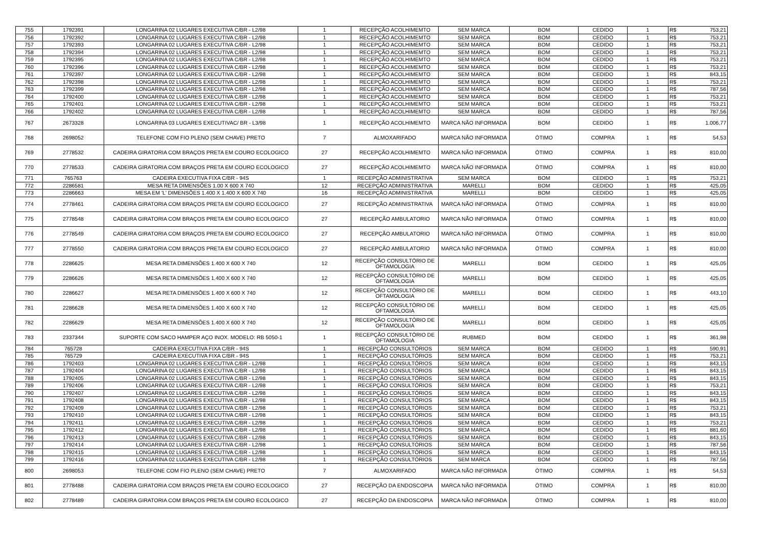| 755 | 1792391 | LONGARINA 02 LUGARES EXECUTIVA C/BR - L2/98 | 1 | RECEPÇÃO ACOLHIMEMTO | SEM MARCA | BOM | CEDIDO | 1 | R$ | 753,21 |
| 756 | 1792392 | LONGARINA 02 LUGARES EXECUTIVA C/BR - L2/98 | 1 | RECEPÇÃO ACOLHIMEMTO | SEM MARCA | BOM | CEDIDO | 1 | R$ | 753,21 |
| 757 | 1792393 | LONGARINA 02 LUGARES EXECUTIVA C/BR - L2/98 | 1 | RECEPÇÃO ACOLHIMEMTO | SEM MARCA | BOM | CEDIDO | 1 | R$ | 753,21 |
| 758 | 1792394 | LONGARINA 02 LUGARES EXECUTIVA C/BR - L2/98 | 1 | RECEPÇÃO ACOLHIMEMTO | SEM MARCA | BOM | CEDIDO | 1 | R$ | 753,21 |
| 759 | 1792395 | LONGARINA 02 LUGARES EXECUTIVA C/BR - L2/98 | 1 | RECEPÇÃO ACOLHIMEMTO | SEM MARCA | BOM | CEDIDO | 1 | R$ | 753,21 |
| 760 | 1792396 | LONGARINA 02 LUGARES EXECUTIVA C/BR - L2/98 | 1 | RECEPÇÃO ACOLHIMEMTO | SEM MARCA | BOM | CEDIDO | 1 | R$ | 753,21 |
| 761 | 1792397 | LONGARINA 02 LUGARES EXECUTIVA C/BR - L2/98 | 1 | RECEPÇÃO ACOLHIMEMTO | SEM MARCA | BOM | CEDIDO | 1 | R$ | 843,15 |
| 762 | 1792398 | LONGARINA 02 LUGARES EXECUTIVA C/BR - L2/98 | 1 | RECEPÇÃO ACOLHIMEMTO | SEM MARCA | BOM | CEDIDO | 1 | R$ | 753,21 |
| 763 | 1792399 | LONGARINA 02 LUGARES EXECUTIVA C/BR - L2/98 | 1 | RECEPÇÃO ACOLHIMEMTO | SEM MARCA | BOM | CEDIDO | 1 | R$ | 787,56 |
| 764 | 1792400 | LONGARINA 02 LUGARES EXECUTIVA C/BR - L2/98 | 1 | RECEPÇÃO ACOLHIMEMTO | SEM MARCA | BOM | CEDIDO | 1 | R$ | 753,21 |
| 765 | 1792401 | LONGARINA 02 LUGARES EXECUTIVA C/BR - L2/98 | 1 | RECEPÇÃO ACOLHIMEMTO | SEM MARCA | BOM | CEDIDO | 1 | R$ | 753,21 |
| 766 | 1792402 | LONGARINA 02 LUGARES EXECUTIVA C/BR - L2/98 | 1 | RECEPÇÃO ACOLHIMEMTO | SEM MARCA | BOM | CEDIDO | 1 | R$ | 787,56 |
| 767 | 2673328 | LONGARINA 03 LUGARES EXECUTIVAC/ BR - L3/98 | 1 | RECEPÇÃO ACOLHIMEMTO | MARCA NÃO INFORMADA | BOM | CEDIDO | 1 | R$ | 1.006,77 |
| 768 | 2698052 | TELEFONE COM FIO PLENO (SEM CHAVE) PRETO | 7 | ALMOXARIFADO | MARCA NÃO INFORMADA | ÓTIMO | COMPRA | 1 | R$ | 54,53 |
| 769 | 2778532 | CADEIRA GIRATORIA COM BRAÇOS PRETA EM COURO ECOLOGICO | 27 | RECEPÇÃO ACOLHIMEMTO | MARCA NÃO INFORMADA | ÓTIMO | COMPRA | 1 | R$ | 810,00 |
| 770 | 2778533 | CADEIRA GIRATORIA COM BRAÇOS PRETA EM COURO ECOLOGICO | 27 | RECEPÇÃO ACOLHIMEMTO | MARCA NÃO INFORMADA | ÓTIMO | COMPRA | 1 | R$ | 810,00 |
| 771 | 765763 | CADEIRA EXECUTIVA FIXA C/BR - 94S | 1 | RECEPÇÃO ADMINISTRATIVA | SEM MARCA | BOM | CEDIDO | 1 | R$ | 753,21 |
| 772 | 2286581 | MESA RETA DIMENSÕES 1.00 X 600 X 740 | 12 | RECEPÇÃO ADMINISTRATIVA | MARELLI | BOM | CEDIDO | 1 | R$ | 425,05 |
| 773 | 2286663 | MESA EM 'L' DIMENSÕES 1.400 X 1.400 X 600 X 740 | 16 | RECEPÇÃO ADMINISTRATIVA | MARELLI | BOM | CEDIDO | 1 | R$ | 425,05 |
| 774 | 2778461 | CADEIRA GIRATORIA COM BRAÇOS PRETA EM COURO ECOLOGICO | 27 | RECEPÇÃO ADMINISTRATIVA | MARCA NÃO INFORMADA | ÓTIMO | COMPRA | 1 | R$ | 810,00 |
| 775 | 2778548 | CADEIRA GIRATORIA COM BRAÇOS PRETA EM COURO ECOLOGICO | 27 | RECEPÇÃO AMBULATORIO | MARCA NÃO INFORMADA | ÓTIMO | COMPRA | 1 | R$ | 810,00 |
| 776 | 2778549 | CADEIRA GIRATORIA COM BRAÇOS PRETA EM COURO ECOLOGICO | 27 | RECEPÇÃO AMBULATORIO | MARCA NÃO INFORMADA | ÓTIMO | COMPRA | 1 | R$ | 810,00 |
| 777 | 2778550 | CADEIRA GIRATORIA COM BRAÇOS PRETA EM COURO ECOLOGICO | 27 | RECEPÇÃO AMBULATORIO | MARCA NÃO INFORMADA | ÓTIMO | COMPRA | 1 | R$ | 810,00 |
| 778 | 2286625 | MESA RETA DIMENSÕES 1.400 X 600 X 740 | 12 | RECEPÇÃO CONSULTÓRIO DE OFTAMOLOGIA | MARELLI | BOM | CEDIDO | 1 | R$ | 425,05 |
| 779 | 2286626 | MESA RETA DIMENSÕES 1.400 X 600 X 740 | 12 | RECEPÇÃO CONSULTÓRIO DE OFTAMOLOGIA | MARELLI | BOM | CEDIDO | 1 | R$ | 425,05 |
| 780 | 2286627 | MESA RETA DIMENSÕES 1.400 X 600 X 740 | 12 | RECEPÇÃO CONSULTÓRIO DE OFTAMOLOGIA | MARELLI | BOM | CEDIDO | 1 | R$ | 443,10 |
| 781 | 2286628 | MESA RETA DIMENSÕES 1.400 X 600 X 740 | 12 | RECEPÇÃO CONSULTÓRIO DE OFTAMOLOGIA | MARELLI | BOM | CEDIDO | 1 | R$ | 425,05 |
| 782 | 2286629 | MESA RETA DIMENSÕES 1.400 X 600 X 740 | 12 | RECEPÇÃO CONSULTÓRIO DE OFTAMOLOGIA | MARELLI | BOM | CEDIDO | 1 | R$ | 425,05 |
| 783 | 2337344 | SUPORTE COM SACO HAMPER AÇO INOX. MODELO: RB 5050-1 | 1 | RECEPÇÃO CONSULTÓRIO DE OFTAMOLOGIA | RUBMED | BOM | CEDIDO | 1 | R$ | 361,98 |
| 784 | 765728 | CADEIRA EXECUTIVA FIXA C/BR - 94S | 1 | RECEPÇÃO CONSULTÓRIOS | SEM MARCA | BOM | CEDIDO | 1 | R$ | 590,91 |
| 785 | 765729 | CADEIRA EXECUTIVA FIXA C/BR - 94S | 1 | RECEPÇÃO CONSULTÓRIOS | SEM MARCA | BOM | CEDIDO | 1 | R$ | 753,21 |
| 786 | 1792403 | LONGARINA 02 LUGARES EXECUTIVA C/BR - L2/98 | 1 | RECEPÇÃO CONSULTÓRIOS | SEM MARCA | BOM | CEDIDO | 1 | R$ | 843,15 |
| 787 | 1792404 | LONGARINA 02 LUGARES EXECUTIVA C/BR - L2/98 | 1 | RECEPÇÃO CONSULTÓRIOS | SEM MARCA | BOM | CEDIDO | 1 | R$ | 843,15 |
| 788 | 1792405 | LONGARINA 02 LUGARES EXECUTIVA C/BR - L2/98 | 1 | RECEPÇÃO CONSULTÓRIOS | SEM MARCA | BOM | CEDIDO | 1 | R$ | 843,15 |
| 789 | 1792406 | LONGARINA 02 LUGARES EXECUTIVA C/BR - L2/98 | 1 | RECEPÇÃO CONSULTÓRIOS | SEM MARCA | BOM | CEDIDO | 1 | R$ | 753,21 |
| 790 | 1792407 | LONGARINA 02 LUGARES EXECUTIVA C/BR - L2/98 | 1 | RECEPÇÃO CONSULTÓRIOS | SEM MARCA | BOM | CEDIDO | 1 | R$ | 843,15 |
| 791 | 1792408 | LONGARINA 02 LUGARES EXECUTIVA C/BR - L2/98 | 1 | RECEPÇÃO CONSULTÓRIOS | SEM MARCA | BOM | CEDIDO | 1 | R$ | 843,15 |
| 792 | 1792409 | LONGARINA 02 LUGARES EXECUTIVA C/BR - L2/98 | 1 | RECEPÇÃO CONSULTÓRIOS | SEM MARCA | BOM | CEDIDO | 1 | R$ | 753,21 |
| 793 | 1792410 | LONGARINA 02 LUGARES EXECUTIVA C/BR - L2/98 | 1 | RECEPÇÃO CONSULTÓRIOS | SEM MARCA | BOM | CEDIDO | 1 | R$ | 843,15 |
| 794 | 1792411 | LONGARINA 02 LUGARES EXECUTIVA C/BR - L2/98 | 1 | RECEPÇÃO CONSULTÓRIOS | SEM MARCA | BOM | CEDIDO | 1 | R$ | 753,21 |
| 795 | 1792412 | LONGARINA 02 LUGARES EXECUTIVA C/BR - L2/98 | 1 | RECEPÇÃO CONSULTÓRIOS | SEM MARCA | BOM | CEDIDO | 1 | R$ | 881,60 |
| 796 | 1792413 | LONGARINA 02 LUGARES EXECUTIVA C/BR - L2/98 | 1 | RECEPÇÃO CONSULTÓRIOS | SEM MARCA | BOM | CEDIDO | 1 | R$ | 843,15 |
| 797 | 1792414 | LONGARINA 02 LUGARES EXECUTIVA C/BR - L2/98 | 1 | RECEPÇÃO CONSULTÓRIOS | SEM MARCA | BOM | CEDIDO | 1 | R$ | 787,56 |
| 798 | 1792415 | LONGARINA 02 LUGARES EXECUTIVA C/BR - L2/98 | 1 | RECEPÇÃO CONSULTÓRIOS | SEM MARCA | BOM | CEDIDO | 1 | R$ | 843,15 |
| 799 | 1792416 | LONGARINA 02 LUGARES EXECUTIVA C/BR - L2/98 | 1 | RECEPÇÃO CONSULTÓRIOS | SEM MARCA | BOM | CEDIDO | 1 | R$ | 787,56 |
| 800 | 2698053 | TELEFONE COM FIO PLENO (SEM CHAVE) PRETO | 7 | ALMOXARIFADO | MARCA NÃO INFORMADA | ÓTIMO | COMPRA | 1 | R$ | 54,53 |
| 801 | 2778488 | CADEIRA GIRATORIA COM BRAÇOS PRETA EM COURO ECOLOGICO | 27 | RECEPÇÃO DA ENDOSCOPIA | MARCA NÃO INFORMADA | ÓTIMO | COMPRA | 1 | R$ | 810,00 |
| 802 | 2778489 | CADEIRA GIRATORIA COM BRAÇOS PRETA EM COURO ECOLOGICO | 27 | RECEPÇÃO DA ENDOSCOPIA | MARCA NÃO INFORMADA | ÓTIMO | COMPRA | 1 | R$ | 810,00 |